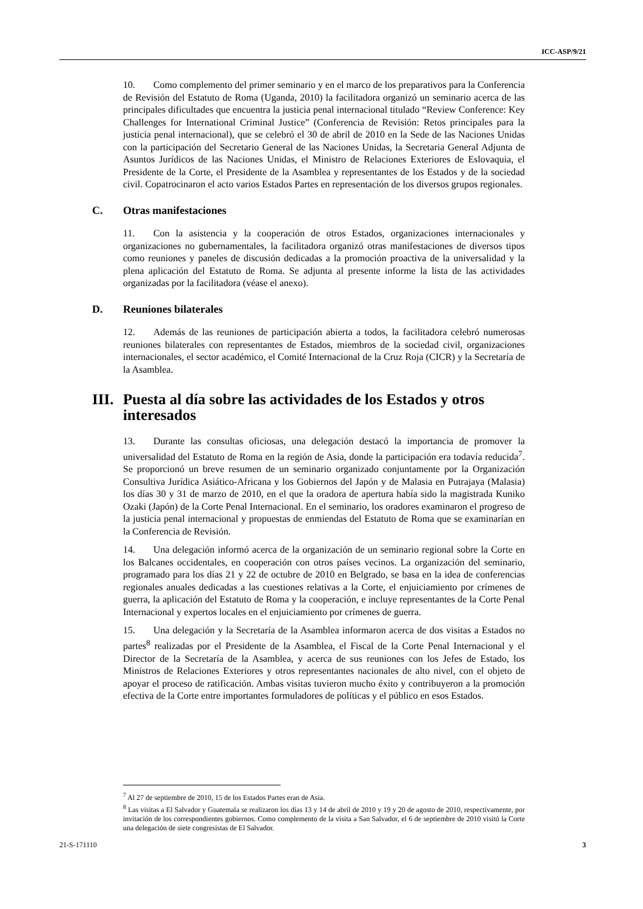ICC-ASP/9/21
10. Como complemento del primer seminario y en el marco de los preparativos para la Conferencia de Revisión del Estatuto de Roma (Uganda, 2010) la facilitadora organizó un seminario acerca de las principales dificultades que encuentra la justicia penal internacional titulado “Review Conference: Key Challenges for International Criminal Justice” (Conferencia de Revisión: Retos principales para la justicia penal internacional), que se celebró el 30 de abril de 2010 en la Sede de las Naciones Unidas con la participación del Secretario General de las Naciones Unidas, la Secretaria General Adjunta de Asuntos Jurídicos de las Naciones Unidas, el Ministro de Relaciones Exteriores de Eslovaquia, el Presidente de la Corte, el Presidente de la Asamblea y representantes de los Estados y de la sociedad civil. Copatrocinaron el acto varios Estados Partes en representación de los diversos grupos regionales.
C. Otras manifestaciones
11. Con la asistencia y la cooperación de otros Estados, organizaciones internacionales y organizaciones no gubernamentales, la facilitadora organizó otras manifestaciones de diversos tipos como reuniones y paneles de discusión dedicadas a la promoción proactiva de la universalidad y la plena aplicación del Estatuto de Roma. Se adjunta al presente informe la lista de las actividades organizadas por la facilitadora (véase el anexo).
D. Reuniones bilaterales
12. Además de las reuniones de participación abierta a todos, la facilitadora celebró numerosas reuniones bilaterales con representantes de Estados, miembros de la sociedad civil, organizaciones internacionales, el sector académico, el Comité Internacional de la Cruz Roja (CICR) y la Secretaría de la Asamblea.
III. Puesta al día sobre las actividades de los Estados y otros interesados
13. Durante las consultas oficiosas, una delegación destacó la importancia de promover la universalidad del Estatuto de Roma en la región de Asia, donde la participación era todavía reducida<sup>7</sup>. Se proporcionó un breve resumen de un seminario organizado conjuntamente por la Organización Consultiva Jurídica Asiático-Africana y los Gobiernos del Japón y de Malasia en Putrajaya (Malasia) los días 30 y 31 de marzo de 2010, en el que la oradora de apertura había sido la magistrada Kuniko Ozaki (Japón) de la Corte Penal Internacional. En el seminario, los oradores examinaron el progreso de la justicia penal internacional y propuestas de enmiendas del Estatuto de Roma que se examinarían en la Conferencia de Revisión.
14. Una delegación informó acerca de la organización de un seminario regional sobre la Corte en los Balcanes occidentales, en cooperación con otros países vecinos. La organización del seminario, programado para los días 21 y 22 de octubre de 2010 en Belgrado, se basa en la idea de conferencias regionales anuales dedicadas a las cuestiones relativas a la Corte, el enjuiciamiento por crímenes de guerra, la aplicación del Estatuto de Roma y la cooperación, e incluye representantes de la Corte Penal Internacional y expertos locales en el enjuiciamiento por crímenes de guerra.
15. Una delegación y la Secretaría de la Asamblea informaron acerca de dos visitas a Estados no partes<sup>8</sup> realizadas por el Presidente de la Asamblea, el Fiscal de la Corte Penal Internacional y el Director de la Secretaría de la Asamblea, y acerca de sus reuniones con los Jefes de Estado, los Ministros de Relaciones Exteriores y otros representantes nacionales de alto nivel, con el objeto de apoyar el proceso de ratificación. Ambas visitas tuvieron mucho éxito y contribuyeron a la promoción efectiva de la Corte entre importantes formuladores de políticas y el público en esos Estados.
<sup>7</sup> Al 27 de septiembre de 2010, 15 de los Estados Partes eran de Asia.
<sup>8</sup> Las visitas a El Salvador y Guatemala se realizaron los días 13 y 14 de abril de 2010 y 19 y 20 de agosto de 2010, respectivamente, por invitación de los correspondientes gobiernos. Como complemento de la visita a San Salvador, el 6 de septiembre de 2010 visitó la Corte una delegación de siete congresistas de El Salvador.
21-S-171110 3